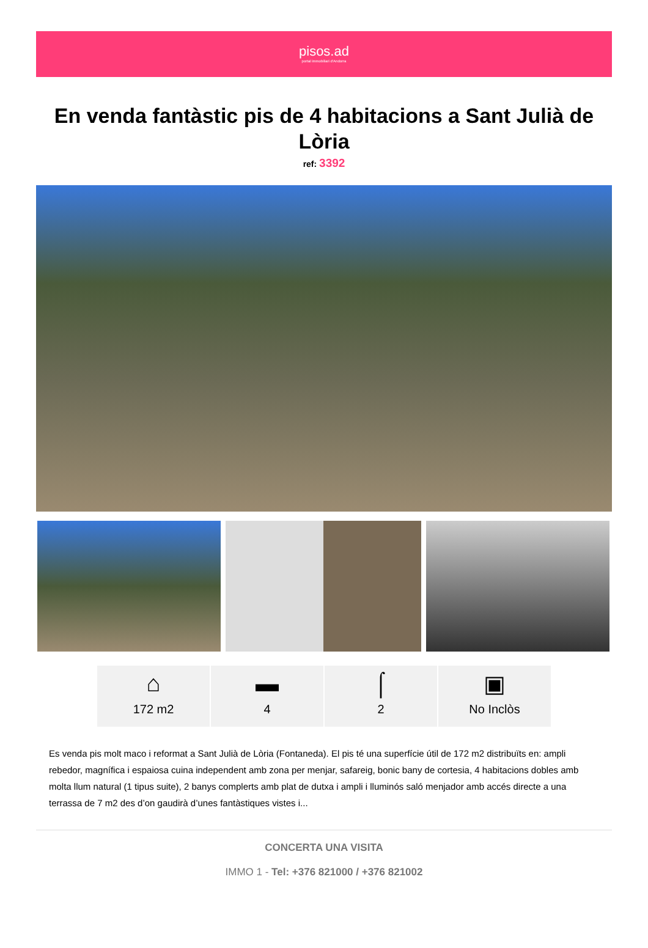pisos.ad
portal immobiliari d'Andorra
En venda fantàstic pis de 4 habitacions a Sant Julià de Lòria
ref: 3392
⌂
172 m2
▬
4
⌠
2
▣
No Inclòs
Es venda pis molt maco i reformat a Sant Julià de Lòria (Fontaneda). El pis té una superfície útil de 172 m2 distribuïts en: ampli rebedor, magnífica i espaiosa cuina independent amb zona per menjar, safareig, bonic bany de cortesia, 4 habitacions dobles amb molta llum natural (1 tipus suite), 2 banys complerts amb plat de dutxa i ampli i lluminós saló menjador amb accés directe a una terrassa de 7 m2 des d’on gaudirà d’unes fantàstiques vistes i...
CONCERTA UNA VISITA
IMMO 1 - Tel: +376 821000 / +376 821002